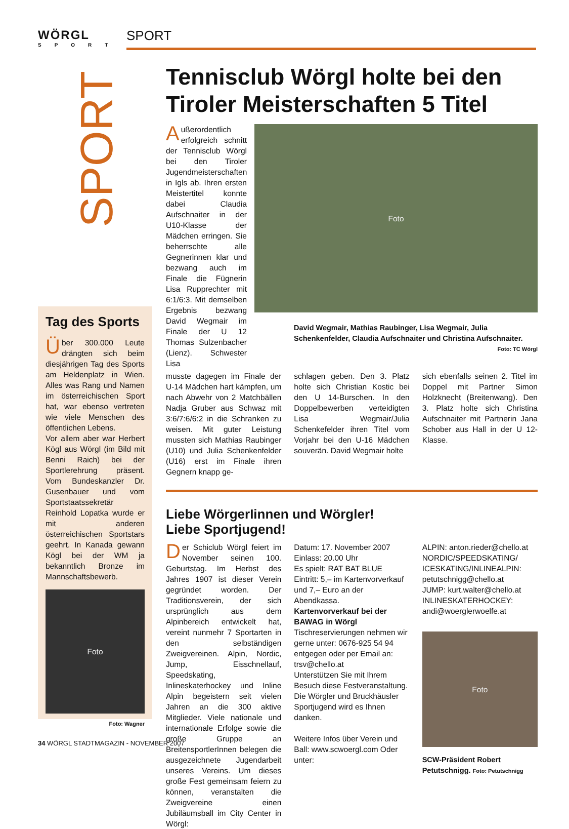WÖRGL SPORT
SPORT
SPORT
Tennisclub Wörgl holte bei den Tiroler Meisterschaften 5 Titel
Außerordentlich erfolgreich schnitt der Tennisclub Wörgl bei den Tiroler Jugendmeisterschaften in Igls ab. Ihren ersten Meistertitel konnte dabei Claudia Aufschnaiter in der U10-Klasse der Mädchen erringen. Sie beherrschte alle Gegnerinnen klar und bezwang auch im Finale die Fügnerin Lisa Rupprechter mit 6:1/6:3. Mit demselben Ergebnis bezwang David Wegmair im Finale der U 12 Thomas Sulzenbacher (Lienz). Schwester Lisa
Foto
David Wegmair, Mathias Raubinger, Lisa Wegmair, Julia Schenkenfelder, Claudia Aufschnaiter und Christina Aufschnaiter.
Foto: TC Wörgl
musste dagegen im Finale der U-14 Mädchen hart kämpfen, um nach Abwehr von 2 Matchbällen Nadja Gruber aus Schwaz mit 3:6/7:6/6:2 in die Schranken zu weisen. Mit guter Leistung mussten sich Mathias Raubinger (U10) und Julia Schenkenfelder (U16) erst im Finale ihren Gegnern knapp ge-
schlagen geben. Den 3. Platz holte sich Christian Kostic bei den U 14-Burschen. In den Doppelbewerben verteidigten Lisa Wegmair/Julia Schenkefelder ihren Titel vom Vorjahr bei den U-16 Mädchen souverän. David Wegmair holte
sich ebenfalls seinen 2. Titel im Doppel mit Partner Simon Holzknecht (Breitenwang). Den 3. Platz holte sich Christina Aufschnaiter mit Partnerin Jana Schober aus Hall in der U 12-Klasse.
Liebe WörgerIinnen und Wörgler!
Liebe Sportjugend!
Der Schiclub Wörgl feiert im November seinen 100. Geburtstag. Im Herbst des Jahres 1907 ist dieser Verein gegründet worden. Der Traditionsverein, der sich ursprünglich aus dem Alpinbereich entwickelt hat, vereint nunmehr 7 Sportarten in den selbständigen Zweigvereinen. Alpin, Nordic, Jump, Eisschnellauf, Speedskating, Inlineskaterhockey und Inline Alpin begeistern seit vielen Jahren an die 300 aktive Mitglieder. Viele nationale und internationale Erfolge sowie die große Gruppe an BreitensportlerInnen belegen die ausgezeichnete Jugendarbeit unseres Vereins. Um dieses große Fest gemeinsam feiern zu können, veranstalten die Zweigvereine einen Jubiläumsball im City Center in Wörgl:
Datum: 17. November 2007
Einlass: 20.00 Uhr
Es spielt: RAT BAT BLUE
Eintritt: 5,– im Kartenvorverkauf und 7,– Euro an der Abendkassa.
Kartenvorverkauf bei der BAWAG in Wörgl
Tischreservierungen nehmen wir gerne unter: 0676-925 54 94 entgegen oder per Email an: trsv@chello.at
Unterstützen Sie mit Ihrem Besuch diese Festveranstaltung. Die Wörgler und Bruckhäusler Sportjugend wird es Ihnen danken.
Weitere Infos über Verein und Ball: www.scwoergl.com Oder unter:
ALPIN: anton.rieder@chello.at
NORDIC/SPEEDSKATING/ ICESKATING/INLINEALPIN: petutschnigg@chello.at
JUMP: kurt.walter@chello.at
INLINESKATERHOCKEY: andi@woerglerwoelfe.at
Foto
SCW-Präsident Robert Petutschnigg. Foto: Petutschnigg
Tag des Sports
Über 300.000 Leute drängten sich beim diesjährigen Tag des Sports am Heldenplatz in Wien. Alles was Rang und Namen im österreichischen Sport hat, war ebenso vertreten wie viele Menschen des öffentlichen Lebens.
Vor allem aber war Herbert Kögl aus Wörgl (im Bild mit Benni Raich) bei der Sportlerehrung präsent. Vom Bundeskanzler Dr. Gusenbauer und vom Sportstaatssekretär Reinhold Lopatka wurde er mit anderen österreichischen Sportstars geehrt. In Kanada gewann Kögl bei der WM ja bekanntlich Bronze im Mannschaftsbewerb.
Foto
Foto: Wagner
34 WÖRGL STADTMAGAZIN - NOVEMBER 2007